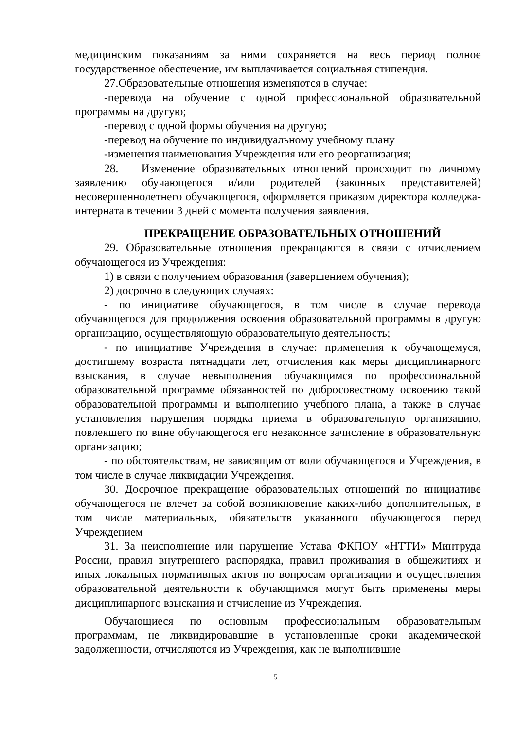медицинским показаниям за ними сохраняется на весь период полное государственное обеспечение, им выплачивается социальная стипендия.
27.Образовательные отношения изменяются в случае:
-перевода на обучение с одной профессиональной образовательной программы на другую;
-перевод с одной формы обучения на другую;
-перевод на обучение по индивидуальному учебному плану
-изменения наименования Учреждения или его реорганизация;
28. Изменение образовательных отношений происходит по личному заявлению обучающегося и/или родителей (законных представителей) несовершеннолетнего обучающегося, оформляется приказом директора колледжа-интерната в течении 3 дней с момента получения заявления.
ПРЕКРАЩЕНИЕ ОБРАЗОВАТЕЛЬНЫХ ОТНОШЕНИЙ
29. Образовательные отношения прекращаются в связи с отчислением обучающегося из Учреждения:
1) в связи с получением образования (завершением обучения);
2) досрочно в следующих случаях:
- по инициативе обучающегося, в том числе в случае перевода обучающегося для продолжения освоения образовательной программы в другую организацию, осуществляющую образовательную деятельность;
- по инициативе Учреждения в случае: применения к обучающемуся, достигшему возраста пятнадцати лет, отчисления как меры дисциплинарного взыскания, в случае невыполнения обучающимся по профессиональной образовательной программе обязанностей по добросовестному освоению такой образовательной программы и выполнению учебного плана, а также в случае установления нарушения порядка приема в образовательную организацию, повлекшего по вине обучающегося его незаконное зачисление в образовательную организацию;
- по обстоятельствам, не зависящим от воли обучающегося и Учреждения, в том числе в случае ликвидации Учреждения.
30. Досрочное прекращение образовательных отношений по инициативе обучающегося не влечет за собой возникновение каких-либо дополнительных, в том числе материальных, обязательств указанного обучающегося перед Учреждением
31. За неисполнение или нарушение Устава ФКПОУ «НТТИ» Минтруда России, правил внутреннего распорядка, правил проживания в общежитиях и иных локальных нормативных актов по вопросам организации и осуществления образовательной деятельности к обучающимся могут быть применены меры дисциплинарного взыскания и отчисление из Учреждения.
Обучающиеся по основным профессиональным образовательным программам, не ликвидировавшие в установленные сроки академической задолженности, отчисляются из Учреждения, как не выполнившие
5